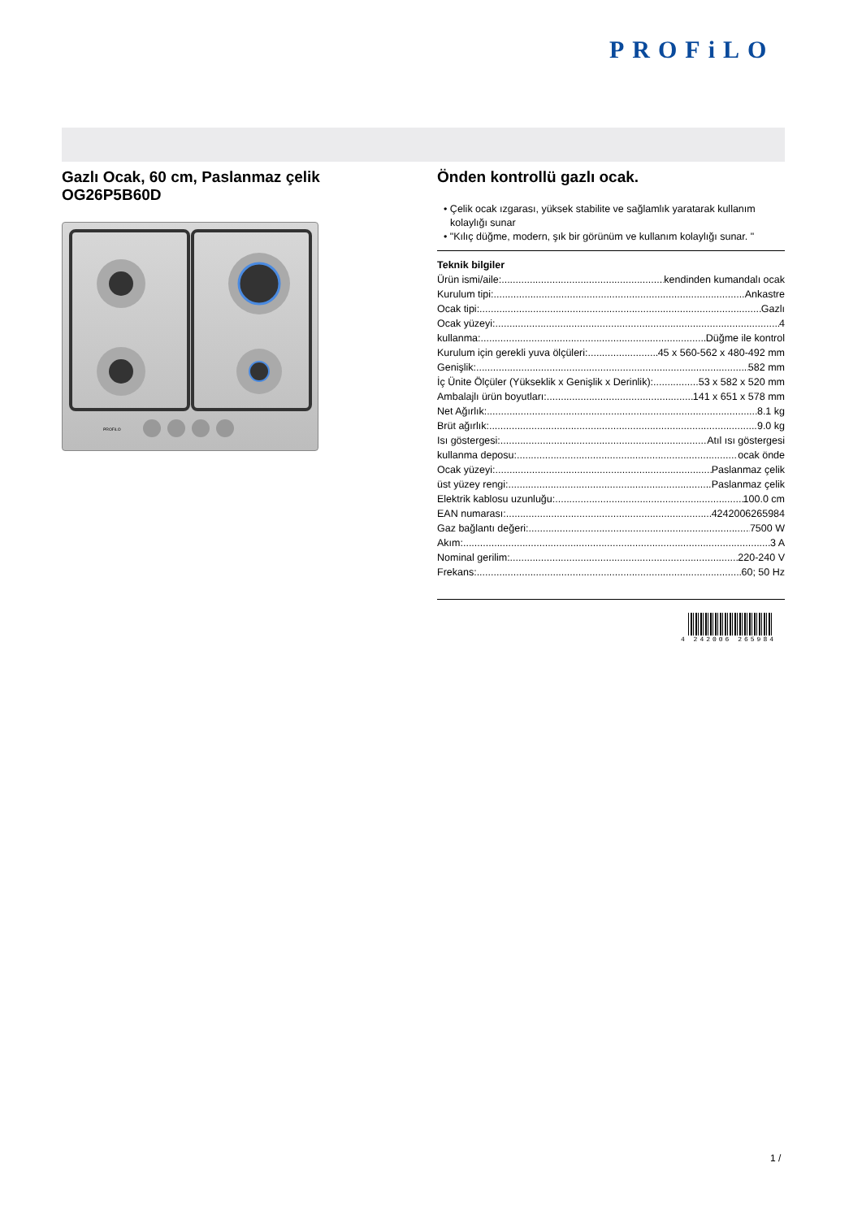PROFiLO
Gazlı Ocak, 60 cm, Paslanmaz çelik
OG26P5B60D
PROFiLO
Önden kontrollü gazlı ocak.
• Çelik ocak ızgarası, yüksek stabilite ve sağlamlık yaratarak kullanım kolaylığı sunar
• "Kılıç düğme, modern, şık bir görünüm ve kullanım kolaylığı sunar. "
Teknik bilgiler
Ürün ismi/aile: kendinden kumandalı ocak
Kurulum tipi: Ankastre
Ocak tipi: Gazlı
Ocak yüzeyi: 4
kullanma: Düğme ile kontrol
Kurulum için gerekli yuva ölçüleri: 45 x 560-562 x 480-492 mm
Genişlik: 582 mm
İç Ünite Ölçüler (Yükseklik x Genişlik x Derinlik): 53 x 582 x 520 mm
Ambalajlı ürün boyutları: 141 x 651 x 578 mm
Net Ağırlık: 8.1 kg
Brüt ağırlık: 9.0 kg
Isı göstergesi: Atıl ısı göstergesi
kullanma deposu: ocak önde
Ocak yüzeyi: Paslanmaz çelik
üst yüzey rengi: Paslanmaz çelik
Elektrik kablosu uzunluğu: 100.0 cm
EAN numarası: 4242006265984
Gaz bağlantı değeri: 7500 W
Akım: 3 A
Nominal gerilim: 220-240 V
Frekans: 60; 50 Hz
4 242006 265984
1 /